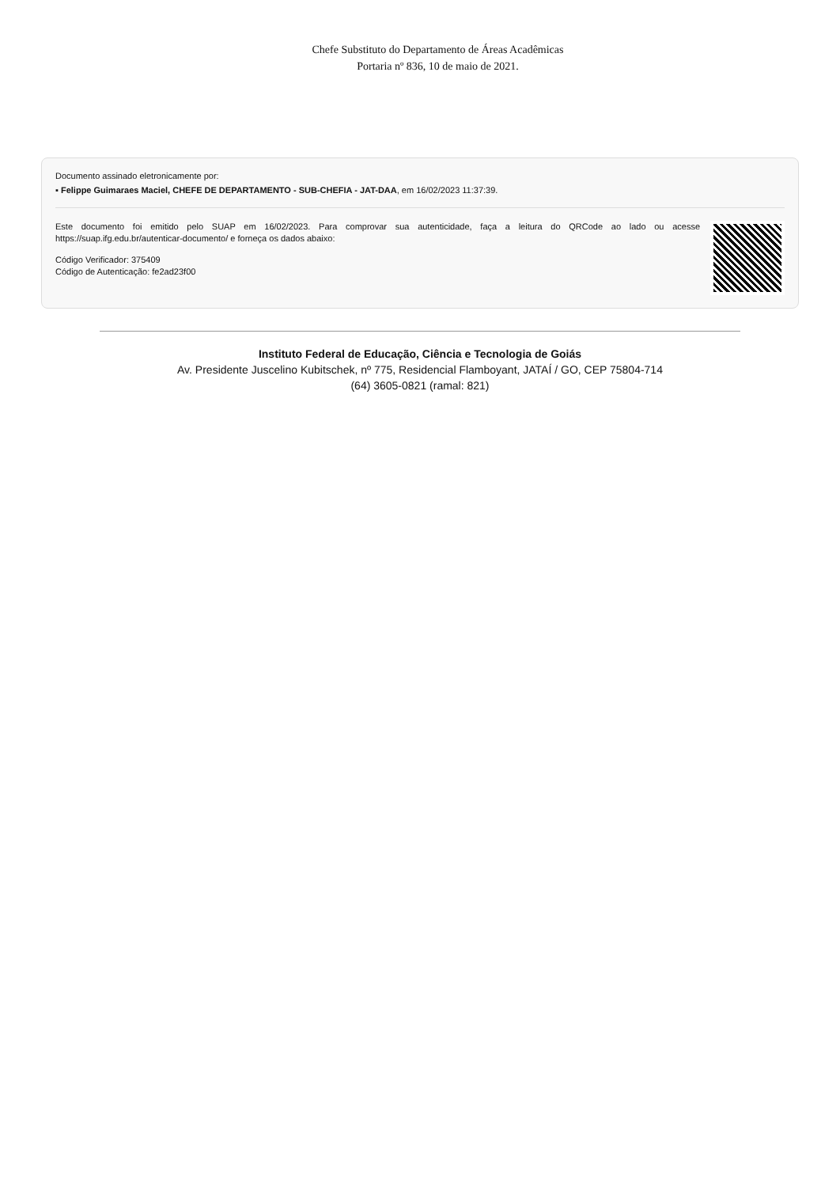Chefe Substituto do Departamento de Áreas Acadêmicas
Portaria nº 836, 10 de maio de 2021.
Documento assinado eletronicamente por:
▪ Felippe Guimaraes Maciel, CHEFE DE DEPARTAMENTO - SUB-CHEFIA - JAT-DAA, em 16/02/2023 11:37:39.
Este documento foi emitido pelo SUAP em 16/02/2023. Para comprovar sua autenticidade, faça a leitura do QRCode ao lado ou acesse https://suap.ifg.edu.br/autenticar-documento/ e forneça os dados abaixo:
Código Verificador: 375409
Código de Autenticação: fe2ad23f00
Instituto Federal de Educação, Ciência e Tecnologia de Goiás
Av. Presidente Juscelino Kubitschek, nº 775, Residencial Flamboyant, JATAÍ / GO, CEP 75804-714
(64) 3605-0821 (ramal: 821)